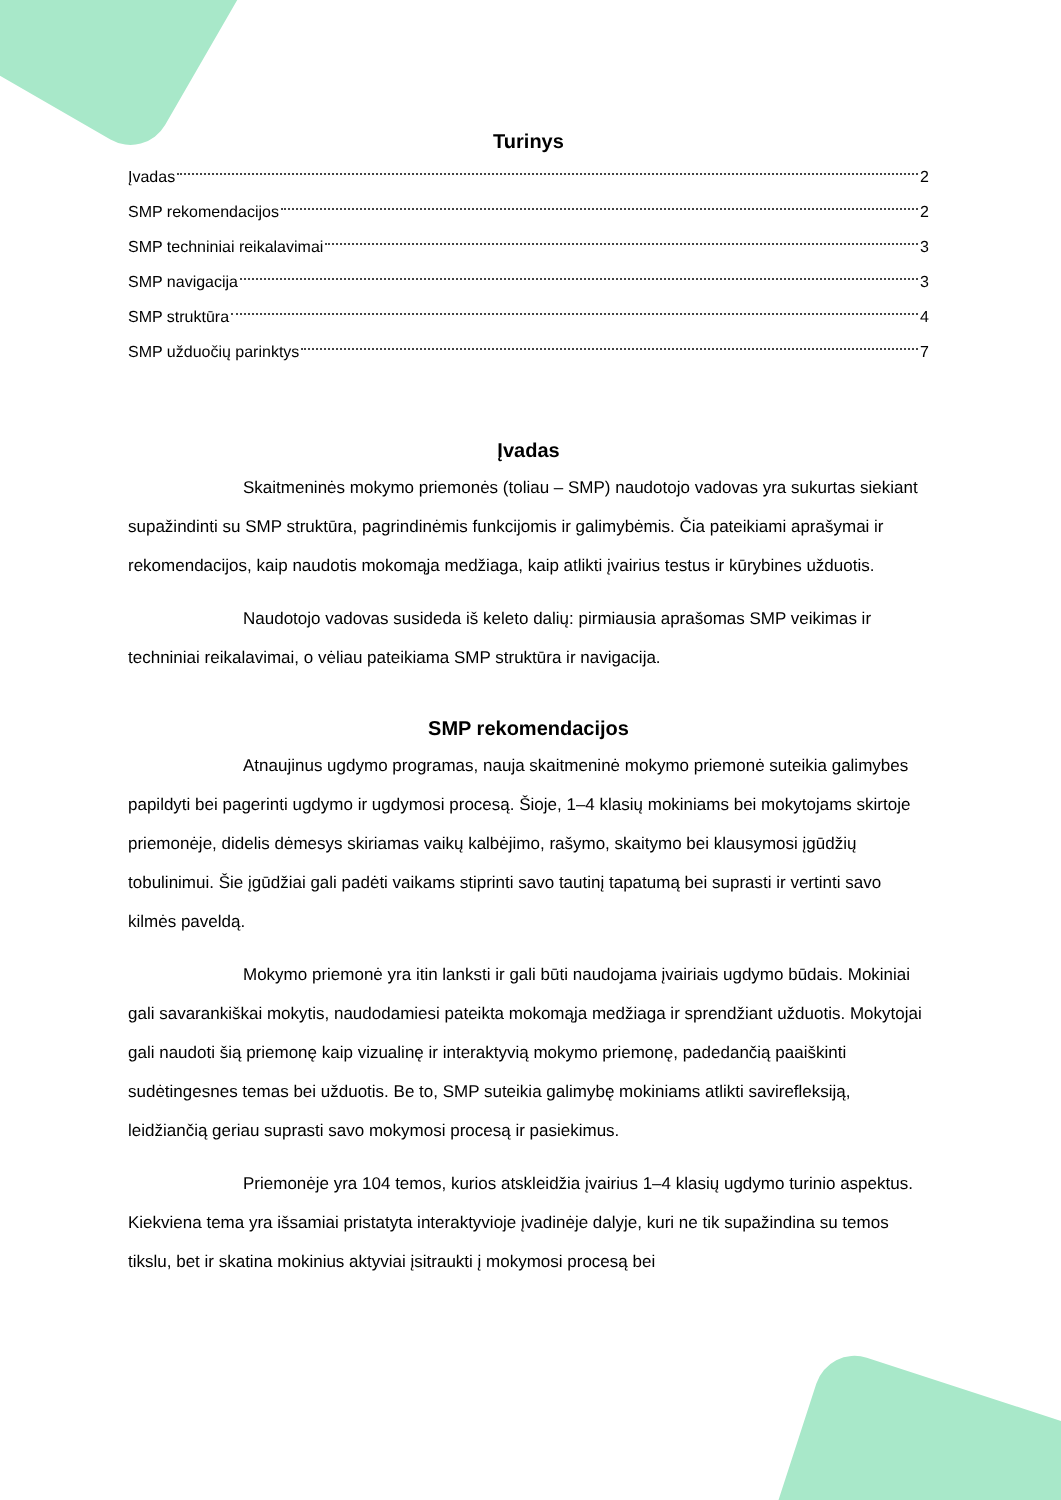Turinys
Įvadas 2
SMP rekomendacijos 2
SMP techniniai reikalavimai 3
SMP navigacija 3
SMP struktūra 4
SMP užduočių parinktys 7
Įvadas
Skaitmeninės mokymo priemonės (toliau – SMP) naudotojo vadovas yra sukurtas siekiant supažindinti su SMP struktūra, pagrindinėmis funkcijomis ir galimybėmis. Čia pateikiami aprašymai ir rekomendacijos, kaip naudotis mokomąja medžiaga, kaip atlikti įvairius testus ir kūrybines užduotis.
Naudotojo vadovas susideda iš keleto dalių: pirmiausia aprašomas SMP veikimas ir techniniai reikalavimai, o vėliau pateikiama SMP struktūra ir navigacija.
SMP rekomendacijos
Atnaujinus ugdymo programas, nauja skaitmeninė mokymo priemonė suteikia galimybes papildyti bei pagerinti ugdymo ir ugdymosi procesą. Šioje, 1–4 klasių mokiniams bei mokytojams skirtoje priemonėje, didelis dėmesys skiriamas vaikų kalbėjimo, rašymo, skaitymo bei klausymosi įgūdžių tobulinimui. Šie įgūdžiai gali padėti vaikams stiprinti savo tautinį tapatumą bei suprasti ir vertinti savo kilmės paveldą.
Mokymo priemonė yra itin lanksti ir gali būti naudojama įvairiais ugdymo būdais. Mokiniai gali savarankiškai mokytis, naudodamiesi pateikta mokomąja medžiaga ir sprendžiant užduotis. Mokytojai gali naudoti šią priemonę kaip vizualinę ir interaktyvią mokymo priemonę, padedančią paaiškinti sudėtingesnes temas bei užduotis. Be to, SMP suteikia galimybę mokiniams atlikti savirefleksiją, leidžiančią geriau suprasti savo mokymosi procesą ir pasiekimus.
Priemonėje yra 104 temos, kurios atskleidžia įvairius 1–4 klasių ugdymo turinio aspektus. Kiekviena tema yra išsamiai pristatyta interaktyvioje įvadinėje dalyje, kuri ne tik supažindina su temos tikslu, bet ir skatina mokinius aktyviai įsitraukti į mokymosi procesą bei